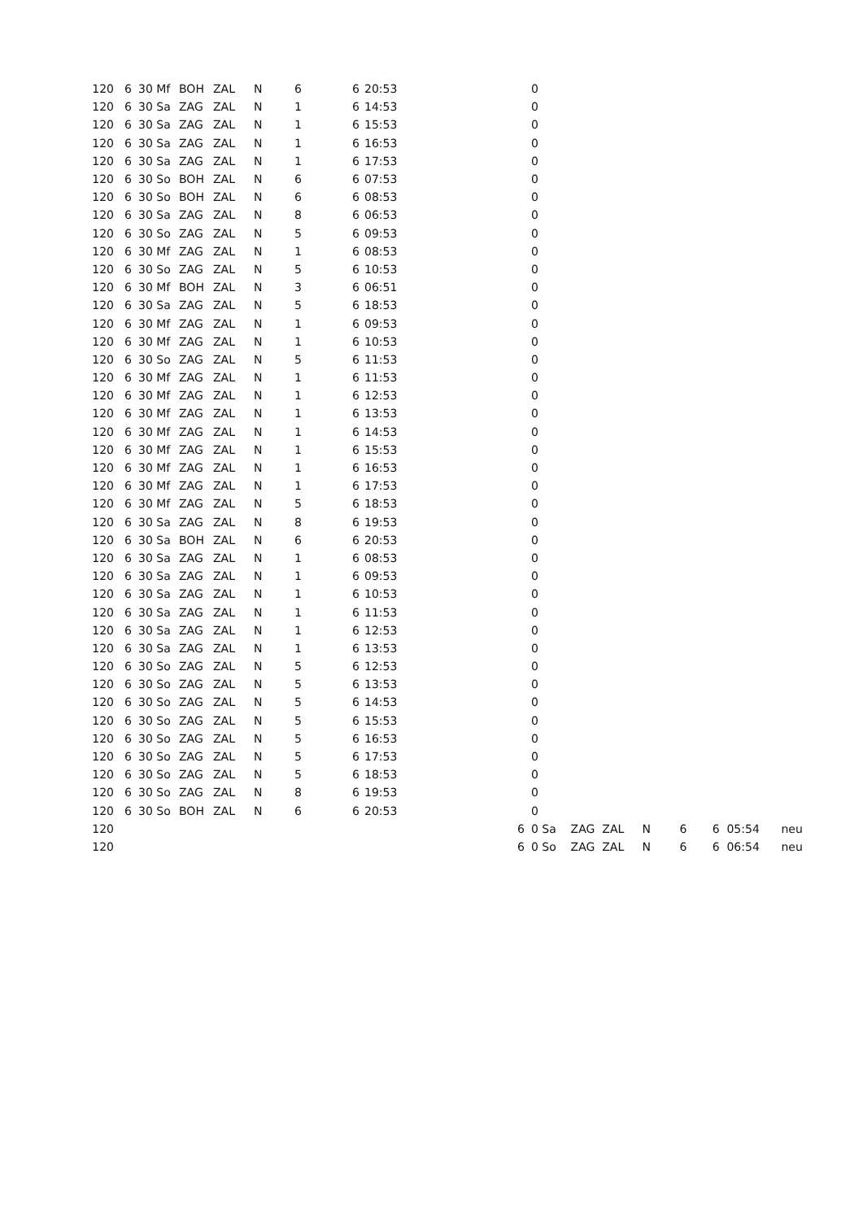| 120 | 6 | 30 Mf | BOH | ZAL | N | 6 | 6 | 20:53 | | 0 | |
| 120 | 6 | 30 Sa | ZAG | ZAL | N | 1 | 6 | 14:53 | | 0 | |
| 120 | 6 | 30 Sa | ZAG | ZAL | N | 1 | 6 | 15:53 | | 0 | |
| 120 | 6 | 30 Sa | ZAG | ZAL | N | 1 | 6 | 16:53 | | 0 | |
| 120 | 6 | 30 Sa | ZAG | ZAL | N | 1 | 6 | 17:53 | | 0 | |
| 120 | 6 | 30 So | BOH | ZAL | N | 6 | 6 | 07:53 | | 0 | |
| 120 | 6 | 30 So | BOH | ZAL | N | 6 | 6 | 08:53 | | 0 | |
| 120 | 6 | 30 Sa | ZAG | ZAL | N | 8 | 6 | 06:53 | | 0 | |
| 120 | 6 | 30 So | ZAG | ZAL | N | 5 | 6 | 09:53 | | 0 | |
| 120 | 6 | 30 Mf | ZAG | ZAL | N | 1 | 6 | 08:53 | | 0 | |
| 120 | 6 | 30 So | ZAG | ZAL | N | 5 | 6 | 10:53 | | 0 | |
| 120 | 6 | 30 Mf | BOH | ZAL | N | 3 | 6 | 06:51 | | 0 | |
| 120 | 6 | 30 Sa | ZAG | ZAL | N | 5 | 6 | 18:53 | | 0 | |
| 120 | 6 | 30 Mf | ZAG | ZAL | N | 1 | 6 | 09:53 | | 0 | |
| 120 | 6 | 30 Mf | ZAG | ZAL | N | 1 | 6 | 10:53 | | 0 | |
| 120 | 6 | 30 So | ZAG | ZAL | N | 5 | 6 | 11:53 | | 0 | |
| 120 | 6 | 30 Mf | ZAG | ZAL | N | 1 | 6 | 11:53 | | 0 | |
| 120 | 6 | 30 Mf | ZAG | ZAL | N | 1 | 6 | 12:53 | | 0 | |
| 120 | 6 | 30 Mf | ZAG | ZAL | N | 1 | 6 | 13:53 | | 0 | |
| 120 | 6 | 30 Mf | ZAG | ZAL | N | 1 | 6 | 14:53 | | 0 | |
| 120 | 6 | 30 Mf | ZAG | ZAL | N | 1 | 6 | 15:53 | | 0 | |
| 120 | 6 | 30 Mf | ZAG | ZAL | N | 1 | 6 | 16:53 | | 0 | |
| 120 | 6 | 30 Mf | ZAG | ZAL | N | 1 | 6 | 17:53 | | 0 | |
| 120 | 6 | 30 Mf | ZAG | ZAL | N | 5 | 6 | 18:53 | | 0 | |
| 120 | 6 | 30 Sa | ZAG | ZAL | N | 8 | 6 | 19:53 | | 0 | |
| 120 | 6 | 30 Sa | BOH | ZAL | N | 6 | 6 | 20:53 | | 0 | |
| 120 | 6 | 30 Sa | ZAG | ZAL | N | 1 | 6 | 08:53 | | 0 | |
| 120 | 6 | 30 Sa | ZAG | ZAL | N | 1 | 6 | 09:53 | | 0 | |
| 120 | 6 | 30 Sa | ZAG | ZAL | N | 1 | 6 | 10:53 | | 0 | |
| 120 | 6 | 30 Sa | ZAG | ZAL | N | 1 | 6 | 11:53 | | 0 | |
| 120 | 6 | 30 Sa | ZAG | ZAL | N | 1 | 6 | 12:53 | | 0 | |
| 120 | 6 | 30 Sa | ZAG | ZAL | N | 1 | 6 | 13:53 | | 0 | |
| 120 | 6 | 30 So | ZAG | ZAL | N | 5 | 6 | 12:53 | | 0 | |
| 120 | 6 | 30 So | ZAG | ZAL | N | 5 | 6 | 13:53 | | 0 | |
| 120 | 6 | 30 So | ZAG | ZAL | N | 5 | 6 | 14:53 | | 0 | |
| 120 | 6 | 30 So | ZAG | ZAL | N | 5 | 6 | 15:53 | | 0 | |
| 120 | 6 | 30 So | ZAG | ZAL | N | 5 | 6 | 16:53 | | 0 | |
| 120 | 6 | 30 So | ZAG | ZAL | N | 5 | 6 | 17:53 | | 0 | |
| 120 | 6 | 30 So | ZAG | ZAL | N | 5 | 6 | 18:53 | | 0 | |
| 120 | 6 | 30 So | ZAG | ZAL | N | 8 | 6 | 19:53 | | 0 | |
| 120 | 6 | 30 So | BOH | ZAL | N | 6 | 6 | 20:53 | | 0 | |
| 120 | 6 | | | | | | | | | 0 Sa ZAG ZAL N 6 6 05:54 neu | |
| 120 | 6 | | | | | | | | | 0 So ZAG ZAL N 6 6 06:54 neu | |